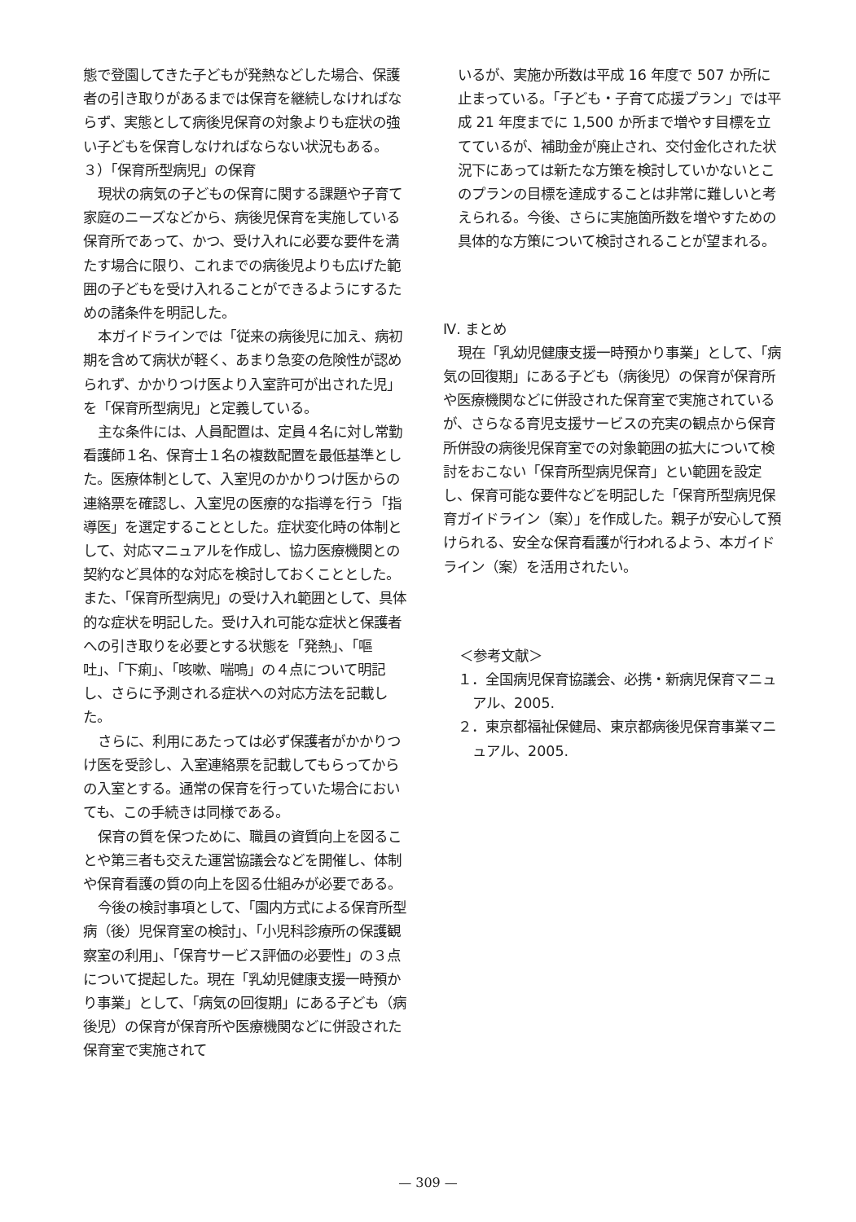態で登園してきた子どもが発熱などした場合、保護者の引き取りがあるまでは保育を継続しなければならず、実態として病後児保育の対象よりも症状の強い子どもを保育しなければならない状況もある。
３）「保育所型病児」の保育
現状の病気の子どもの保育に関する課題や子育て家庭のニーズなどから、病後児保育を実施している保育所であって、かつ、受け入れに必要な要件を満たす場合に限り、これまでの病後児よりも広げた範囲の子どもを受け入れることができるようにするための諸条件を明記した。
本ガイドラインでは「従来の病後児に加え、病初期を含めて病状が軽く、あまり急変の危険性が認められず、かかりつけ医より入室許可が出された児」を「保育所型病児」と定義している。
主な条件には、人員配置は、定員４名に対し常勤看護師１名、保育士１名の複数配置を最低基準とした。医療体制として、入室児のかかりつけ医からの連絡票を確認し、入室児の医療的な指導を行う「指導医」を選定することとした。症状変化時の体制として、対応マニュアルを作成し、協力医療機関との契約など具体的な対応を検討しておくこととした。また、「保育所型病児」の受け入れ範囲として、具体的な症状を明記した。受け入れ可能な症状と保護者への引き取りを必要とする状態を「発熱」、「嘔吐」、「下痢」、「咳嗽、喘鳴」の４点について明記し、さらに予測される症状への対応方法を記載した。
さらに、利用にあたっては必ず保護者がかかりつけ医を受診し、入室連絡票を記載してもらってからの入室とする。通常の保育を行っていた場合においても、この手続きは同様である。
保育の質を保つために、職員の資質向上を図ることや第三者も交えた運営協議会などを開催し、体制や保育看護の質の向上を図る仕組みが必要である。
今後の検討事項として、「園内方式による保育所型病（後）児保育室の検討」、「小児科診療所の保護観察室の利用」、「保育サービス評価の必要性」の３点について提起した。現在「乳幼児健康支援一時預かり事業」として、「病気の回復期」にある子ども（病後児）の保育が保育所や医療機関などに併設された保育室で実施されて
いるが、実施か所数は平成 16 年度で 507 か所に止まっている。「子ども・子育て応援プラン」では平成 21 年度までに 1,500 か所まで増やす目標を立てているが、補助金が廃止され、交付金化された状況下にあっては新たな方策を検討していかないとこのプランの目標を達成することは非常に難しいと考えられる。今後、さらに実施箇所数を増やすための具体的な方策について検討されることが望まれる。
Ⅳ. まとめ
現在「乳幼児健康支援一時預かり事業」として、「病気の回復期」にある子ども（病後児）の保育が保育所や医療機関などに併設された保育室で実施されているが、さらなる育児支援サービスの充実の観点から保育所併設の病後児保育室での対象範囲の拡大について検討をおこない「保育所型病児保育」とい範囲を設定し、保育可能な要件などを明記した「保育所型病児保育ガイドライン（案）」を作成した。親子が安心して預けられる、安全な保育看護が行われるよう、本ガイドライン（案）を活用されたい。
＜参考文献＞
１．全国病児保育協議会、必携・新病児保育マニュアル、2005.
２．東京都福祉保健局、東京都病後児保育事業マニュアル、2005.
— 309 —